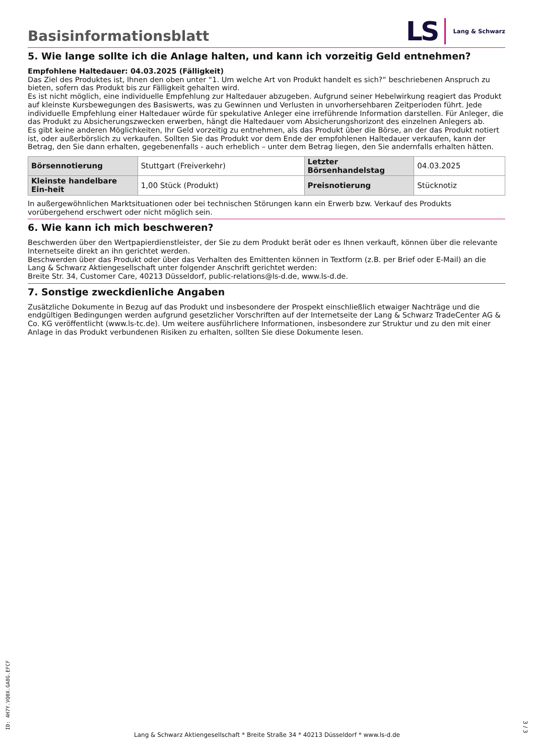Basisinformationsblatt
LS Lang & Schwarz
5. Wie lange sollte ich die Anlage halten, und kann ich vorzeitig Geld entnehmen?
Empfohlene Haltedauer: 04.03.2025 (Fälligkeit)
Das Ziel des Produktes ist, Ihnen den oben unter “1. Um welche Art von Produkt handelt es sich?“ beschriebenen Anspruch zu bieten, sofern das Produkt bis zur Fälligkeit gehalten wird.
Es ist nicht möglich, eine individuelle Empfehlung zur Haltedauer abzugeben. Aufgrund seiner Hebelwirkung reagiert das Produkt auf kleinste Kursbewegungen des Basiswerts, was zu Gewinnen und Verlusten in unvorhersehbaren Zeitperioden führt. Jede individuelle Empfehlung einer Haltedauer würde für spekulative Anleger eine irreführende Information darstellen. Für Anleger, die das Produkt zu Absicherungszwecken erwerben, hängt die Haltedauer vom Absicherungshorizont des einzelnen Anlegers ab.
Es gibt keine anderen Möglichkeiten, Ihr Geld vorzeitig zu entnehmen, als das Produkt über die Börse, an der das Produkt notiert ist, oder außerbörslich zu verkaufen. Sollten Sie das Produkt vor dem Ende der empfohlenen Haltedauer verkaufen, kann der Betrag, den Sie dann erhalten, gegebenenfalls - auch erheblich – unter dem Betrag liegen, den Sie andernfalls erhalten hätten.
| Börsennotierung | Stuttgart (Freiverkehr) | Letzter Börsenhandelstag | 04.03.2025 |
| Kleinste handelbare Ein-heit | 1,00 Stück (Produkt) | Preisnotierung | Stücknotiz |
In außergewöhnlichen Marktsituationen oder bei technischen Störungen kann ein Erwerb bzw. Verkauf des Produkts vorübergehend erschwert oder nicht möglich sein.
6. Wie kann ich mich beschweren?
Beschwerden über den Wertpapierdienstleister, der Sie zu dem Produkt berät oder es Ihnen verkauft, können über die relevante Internetseite direkt an ihn gerichtet werden.
Beschwerden über das Produkt oder über das Verhalten des Emittenten können in Textform (z.B. per Brief oder E-Mail) an die Lang & Schwarz Aktiengesellschaft unter folgender Anschrift gerichtet werden:
Breite Str. 34, Customer Care, 40213 Düsseldorf, public-relations@ls-d.de, www.ls-d.de.
7. Sonstige zweckdienliche Angaben
Zusätzliche Dokumente in Bezug auf das Produkt und insbesondere der Prospekt einschließlich etwaiger Nachträge und die endgültigen Bedingungen werden aufgrund gesetzlicher Vorschriften auf der Internetseite der Lang & Schwarz TradeCenter AG & Co. KG veröffentlicht (www.ls-tc.de). Um weitere ausführlichere Informationen, insbesondere zur Struktur und zu den mit einer Anlage in das Produkt verbundenen Risiken zu erhalten, sollten Sie diese Dokumente lesen.
ID: 4H7Y.VQ0X.GA8G.EFCF
Lang & Schwarz Aktiengesellschaft * Breite Straße 34 * 40213 Düsseldorf * www.ls-d.de
3 / 3